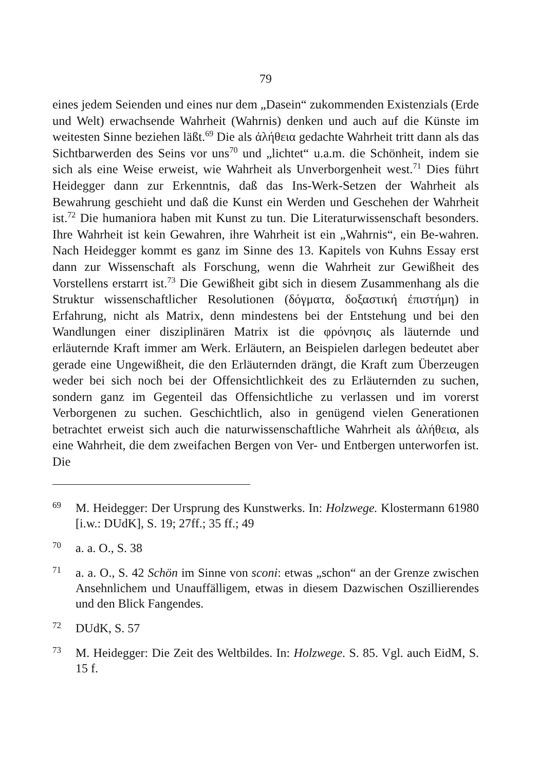79
eines jedem Seienden und eines nur dem „Dasein“ zukommenden Existenzials (Erde und Welt) erwachsende Wahrheit (Wahrnis) denken und auch auf die Künste im weitesten Sinne beziehen läßt.<sup>69</sup> Die als ἀλήθεια gedachte Wahrheit tritt dann als das Sichtbarwerden des Seins vor uns<sup>70</sup> und „lichtet“ u.a.m. die Schönheit, indem sie sich als eine Weise erweist, wie Wahrheit als Unverborgenheit west.<sup>71</sup> Dies führt Heidegger dann zur Erkenntnis, daß das Ins-Werk-Setzen der Wahrheit als Bewahrung geschieht und daß die Kunst ein Werden und Geschehen der Wahrheit ist.<sup>72</sup> Die humaniora haben mit Kunst zu tun. Die Literaturwissenschaft besonders. Ihre Wahrheit ist kein Gewahren, ihre Wahrheit ist ein „Wahrnis“, ein Be-wahren. Nach Heidegger kommt es ganz im Sinne des 13. Kapitels von Kuhns Essay erst dann zur Wissenschaft als Forschung, wenn die Wahrheit zur Gewißheit des Vorstellens erstarrt ist.<sup>73</sup> Die Gewißheit gibt sich in diesem Zusammenhang als die Struktur wissenschaftlicher Resolutionen (δόγματα, δοξαστική ἐπιστήμη) in Erfahrung, nicht als Matrix, denn mindestens bei der Entstehung und bei den Wandlungen einer disziplinären Matrix ist die φρόνησις als läuternde und erläuternde Kraft immer am Werk. Erläutern, an Beispielen darlegen bedeutet aber gerade eine Ungewißheit, die den Erläuternden drängt, die Kraft zum Überzeugen weder bei sich noch bei der Offensichtlichkeit des zu Erläuternden zu suchen, sondern ganz im Gegenteil das Offensichtliche zu verlassen und im vorerst Verborgenen zu suchen. Geschichtlich, also in genügend vielen Generationen betrachtet erweist sich auch die naturwissenschaftliche Wahrheit als ἀλήθεια, als eine Wahrheit, die dem zweifachen Bergen von Ver- und Entbergen unterworfen ist. Die
69 M. Heidegger: Der Ursprung des Kunstwerks. In: Holzwege. Klostermann 61980 [i.w.: DUdK], S. 19; 27ff.; 35 ff.; 49
70 a. a. O., S. 38
71 a. a. O., S. 42 Schön im Sinne von sconi: etwas „schon“ an der Grenze zwischen Ansehnlichem und Unauffälligem, etwas in diesem Dazwischen Oszillierendes und den Blick Fangendes.
72 DUdK, S. 57
73 M. Heidegger: Die Zeit des Weltbildes. In: Holzwege. S. 85. Vgl. auch EidM, S. 15 f.